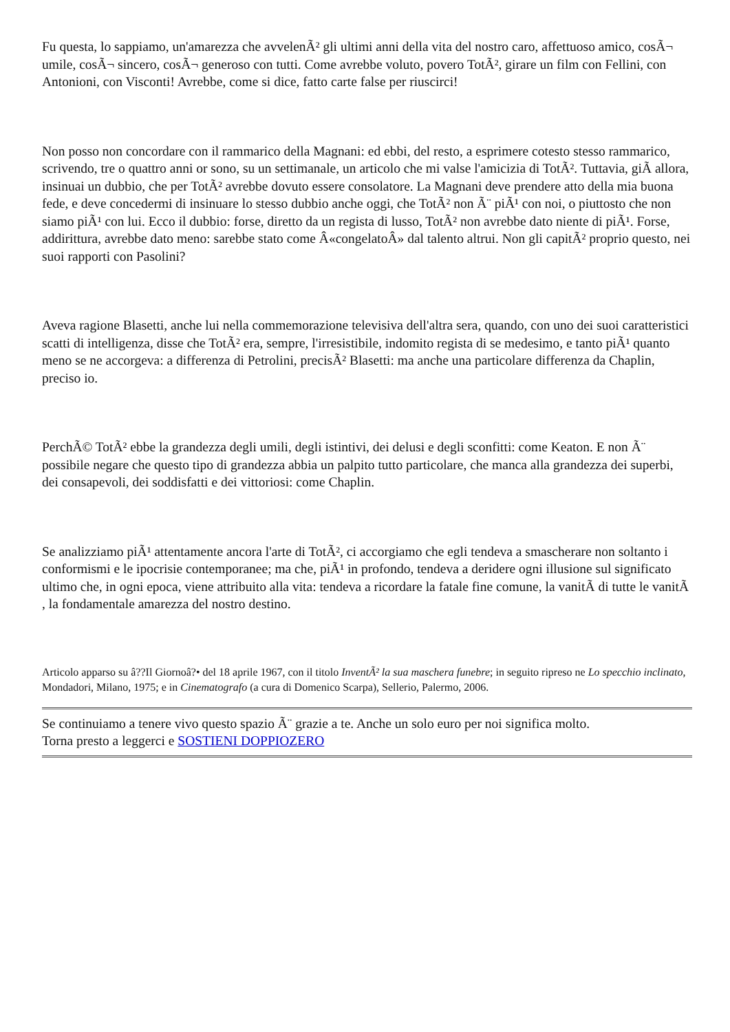Fu questa, lo sappiamo, un'amarezza che avvelenÃ² gli ultimi anni della vita del nostro caro, affettuoso amico, cosÃ¬ umile, cosÃ¬ sincero, cosÃ¬ generoso con tutti. Come avrebbe voluto, povero TotÃ², girare un film con Fellini, con Antonioni, con Visconti! Avrebbe, come si dice, fatto carte false per riuscirci!
Non posso non concordare con il rammarico della Magnani: ed ebbi, del resto, a esprimere cotesto stesso rammarico, scrivendo, tre o quattro anni or sono, su un settimanale, un articolo che mi valse l'amicizia di TotÃ². Tuttavia, giÃ allora, insinuai un dubbio, che per TotÃ² avrebbe dovuto essere consolatore. La Magnani deve prendere atto della mia buona fede, e deve concedermi di insinuare lo stesso dubbio anche oggi, che TotÃ² non Ã¨ piÃ¹ con noi, o piuttosto che non siamo piÃ¹ con lui. Ecco il dubbio: forse, diretto da un regista di lusso, TotÃ² non avrebbe dato niente di piÃ¹. Forse, addirittura, avrebbe dato meno: sarebbe stato come Â«congelatoÂ» dal talento altrui. Non gli capitÃ² proprio questo, nei suoi rapporti con Pasolini?
Aveva ragione Blasetti, anche lui nella commemorazione televisiva dell'altra sera, quando, con uno dei suoi caratteristici scatti di intelligenza, disse che TotÃ² era, sempre, l'irresistibile, indomito regista di se medesimo, e tanto piÃ¹ quanto meno se ne accorgeva: a differenza di Petrolini, precisÃ² Blasetti: ma anche una particolare differenza da Chaplin, preciso io.
PerchÃ© TotÃ² ebbe la grandezza degli umili, degli istintivi, dei delusi e degli sconfitti: come Keaton. E non Ã¨ possibile negare che questo tipo di grandezza abbia un palpito tutto particolare, che manca alla grandezza dei superbi, dei consapevoli, dei soddisfatti e dei vittoriosi: come Chaplin.
Se analizziamo piÃ¹ attentamente ancora l'arte di TotÃ², ci accorgiamo che egli tendeva a smascherare non soltanto i conformismi e le ipocrisie contemporanee; ma che, piÃ¹ in profondo, tendeva a deridere ogni illusione sul significato ultimo che, in ogni epoca, viene attribuito alla vita: tendeva a ricordare la fatale fine comune, la vanitÃ di tutte le vanitÃ , la fondamentale amarezza del nostro destino.
Articolo apparso su â??Il Giornoâ?• del 18 aprile 1967, con il titolo InventÃ² la sua maschera funebre; in seguito ripreso ne Lo specchio inclinato, Mondadori, Milano, 1975; e in Cinematografo (a cura di Domenico Scarpa), Sellerio, Palermo, 2006.
Se continuiamo a tenere vivo questo spazio Ã¨ grazie a te. Anche un solo euro per noi significa molto.
Torna presto a leggerci e SOSTIENI DOPPIOZERO